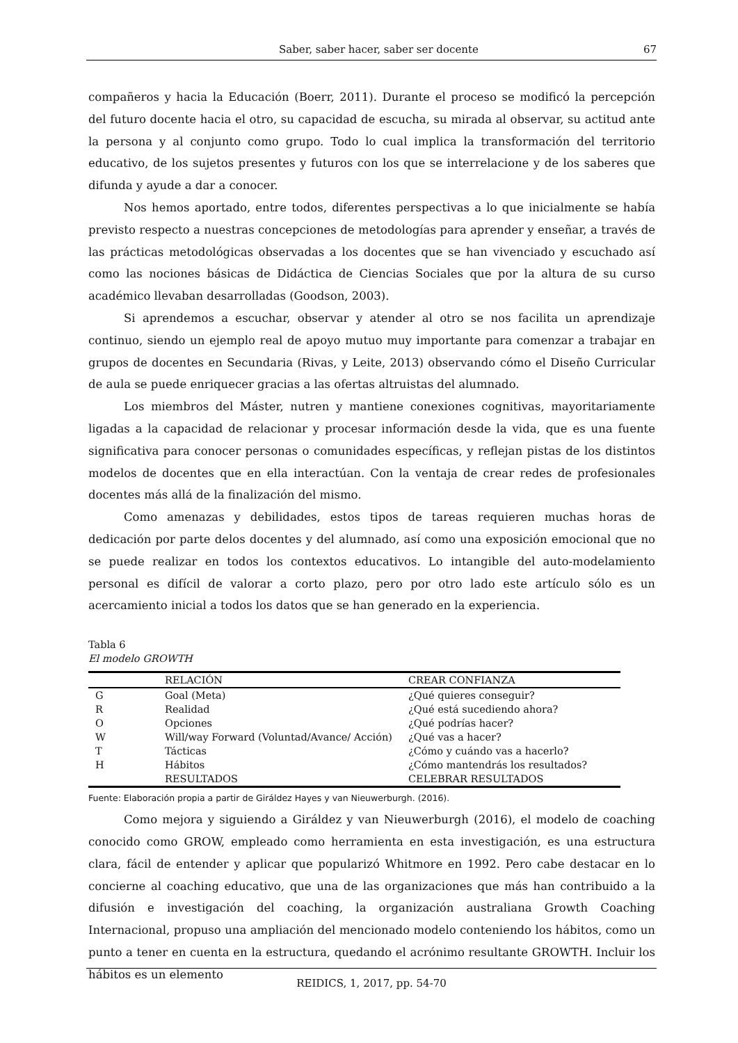Saber, saber hacer, saber ser docente 67
compañeros y hacia la Educación (Boerr, 2011). Durante el proceso se modificó la percepción del futuro docente hacia el otro, su capacidad de escucha, su mirada al observar, su actitud ante la persona y al conjunto como grupo. Todo lo cual implica la transformación del territorio educativo, de los sujetos presentes y futuros con los que se interrelacione y de los saberes que difunda y ayude a dar a conocer.
Nos hemos aportado, entre todos, diferentes perspectivas a lo que inicialmente se había previsto respecto a nuestras concepciones de metodologías para aprender y enseñar, a través de las prácticas metodológicas observadas a los docentes que se han vivenciado y escuchado así como las nociones básicas de Didáctica de Ciencias Sociales que por la altura de su curso académico llevaban desarrolladas (Goodson, 2003).
Si aprendemos a escuchar, observar y atender al otro se nos facilita un aprendizaje continuo, siendo un ejemplo real de apoyo mutuo muy importante para comenzar a trabajar en grupos de docentes en Secundaria (Rivas, y Leite, 2013) observando cómo el Diseño Curricular de aula se puede enriquecer gracias a las ofertas altruistas del alumnado.
Los miembros del Máster, nutren y mantiene conexiones cognitivas, mayoritariamente ligadas a la capacidad de relacionar y procesar información desde la vida, que es una fuente significativa para conocer personas o comunidades específicas, y reflejan pistas de los distintos modelos de docentes que en ella interactúan. Con la ventaja de crear redes de profesionales docentes más allá de la finalización del mismo.
Como amenazas y debilidades, estos tipos de tareas requieren muchas horas de dedicación por parte delos docentes y del alumnado, así como una exposición emocional que no se puede realizar en todos los contextos educativos. Lo intangible del auto-modelamiento personal es difícil de valorar a corto plazo, pero por otro lado este artículo sólo es un acercamiento inicial a todos los datos que se han generado en la experiencia.
Tabla 6
El modelo GROWTH
| | RELACIÓN | CREAR CONFIANZA |
| --- | --- | --- |
| G | Goal (Meta) | ¿Qué quieres conseguir? |
| R | Realidad | ¿Qué está sucediendo ahora? |
| O | Opciones | ¿Qué podrías hacer? |
| W | Will/way Forward (Voluntad/Avance/ Acción) | ¿Qué vas a hacer? |
| T | Tácticas | ¿Cómo y cuándo vas a hacerlo? |
| H | Hábitos | ¿Cómo mantendrás los resultados? |
| | RESULTADOS | CELEBRAR RESULTADOS |
Fuente: Elaboración propia a partir de Giráldez Hayes y van Nieuwerburgh. (2016).
Como mejora y siguiendo a Giráldez y van Nieuwerburgh (2016), el modelo de coaching conocido como GROW, empleado como herramienta en esta investigación, es una estructura clara, fácil de entender y aplicar que popularizó Whitmore en 1992. Pero cabe destacar en lo concierne al coaching educativo, que una de las organizaciones que más han contribuido a la difusión e investigación del coaching, la organización australiana Growth Coaching Internacional, propuso una ampliación del mencionado modelo conteniendo los hábitos, como un punto a tener en cuenta en la estructura, quedando el acrónimo resultante GROWTH. Incluir los hábitos es un elemento
REIDICS, 1, 2017, pp. 54-70